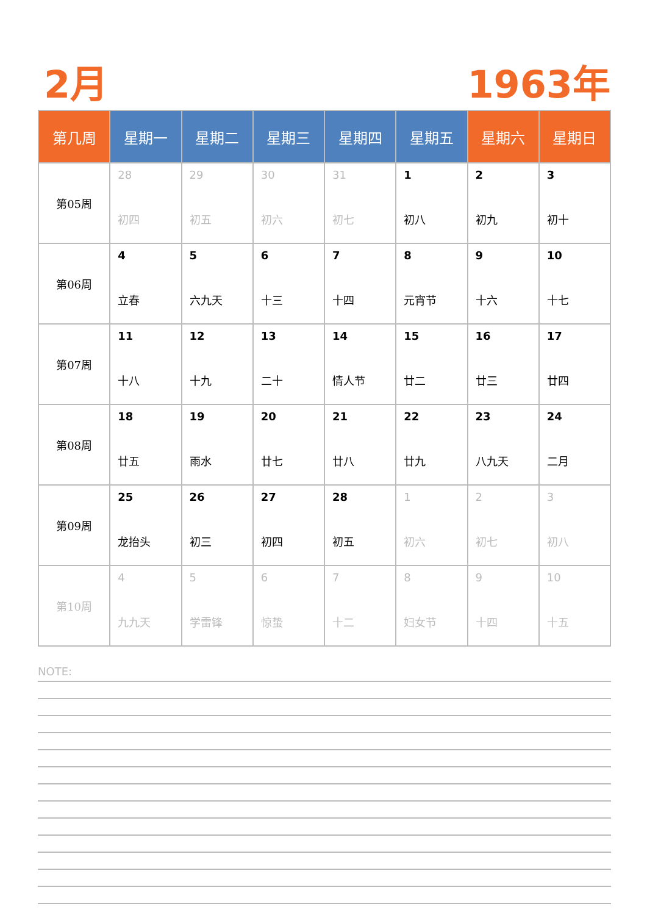2月 1963年
| 第几周 | 星期一 | 星期二 | 星期三 | 星期四 | 星期五 | 星期六 | 星期日 |
| --- | --- | --- | --- | --- | --- | --- | --- |
| 第05周 | 28 初四 | 29 初五 | 30 初六 | 31 初七 | 1 初八 | 2 初九 | 3 初十 |
| 第06周 | 4 立春 | 5 六九天 | 6 十三 | 7 十四 | 8 元宵节 | 9 十六 | 10 十七 |
| 第07周 | 11 十八 | 12 十九 | 13 二十 | 14 情人节 | 15 廿二 | 16 廿三 | 17 廿四 |
| 第08周 | 18 廿五 | 19 雨水 | 20 廿七 | 21 廿八 | 22 廿九 | 23 八九天 | 24 二月 |
| 第09周 | 25 龙抬头 | 26 初三 | 27 初四 | 28 初五 | 1 初六 | 2 初七 | 3 初八 |
| 第10周 | 4 九九天 | 5 学雷锋 | 6 惊蛰 | 7 十二 | 8 妇女节 | 9 十四 | 10 十五 |
NOTE: